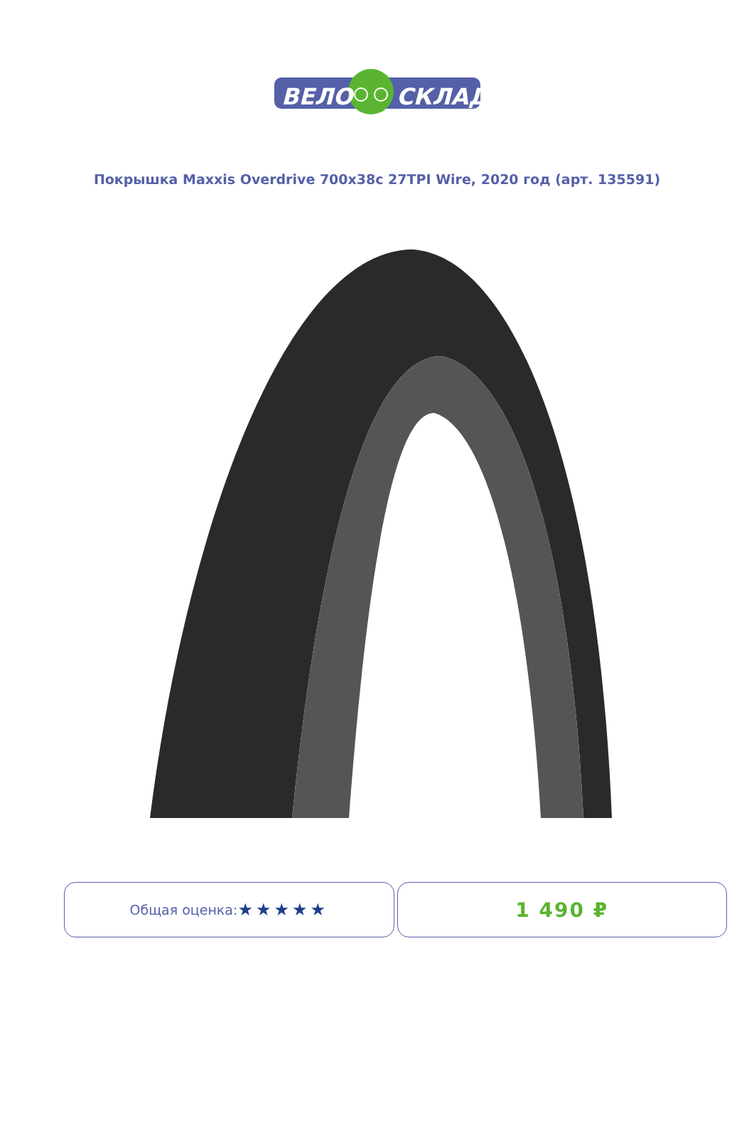ВЕЛО
СКЛАД
Покрышка Maxxis Overdrive 700x38c 27TPI Wire, 2020 год (арт. 135591)
Общая оценка: ★★★★★
1 490 ₽